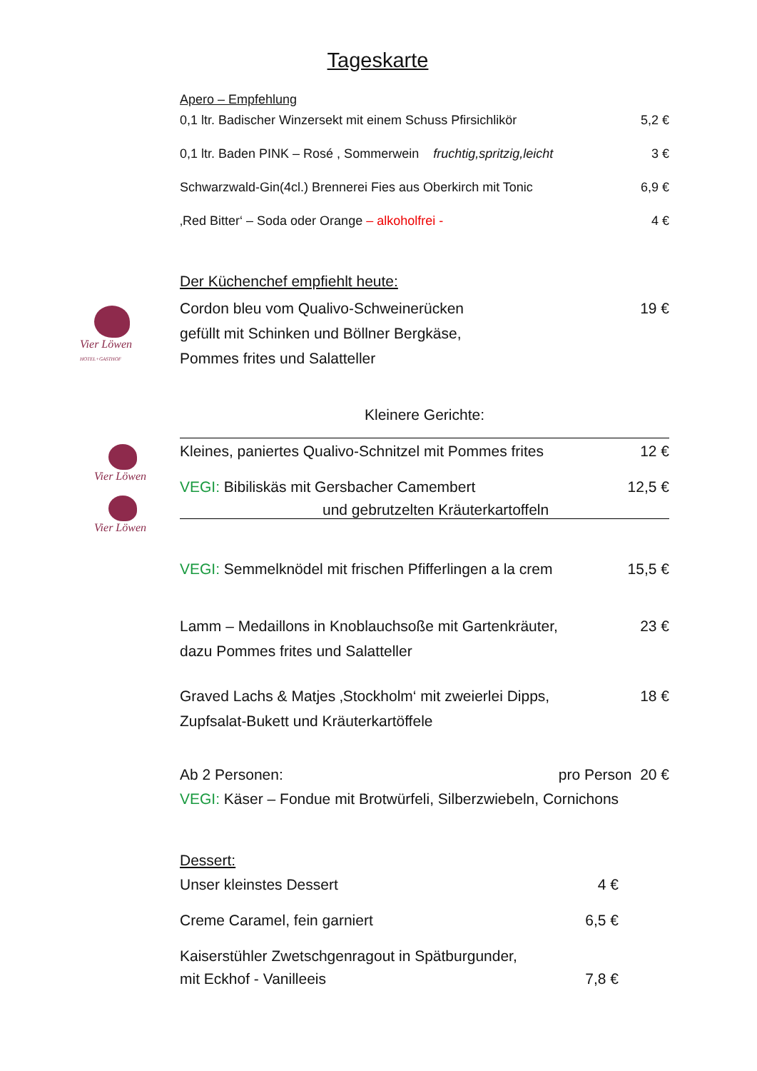Tageskarte
Apero – Empfehlung
0,1 ltr. Badischer Winzersekt mit einem Schuss Pfirsichlikör 5,2 €
0,1 ltr. Baden PINK – Rosé , Sommerwein fruchtig,spritzig,leicht 3 €
Schwarzwald-Gin(4cl.) Brennerei Fies aus Oberkirch mit Tonic 6,9 €
‚Red Bitter‘ – Soda oder Orange – alkoholfrei - 4 €
Vier Löwen
HOTEL+GASTHOF
Der Küchenchef empfiehlt heute:
Cordon bleu vom Qualivo-Schweinerücken
gefüllt mit Schinken und Böllner Bergkäse,
Pommes frites und Salatteller 19 €
Kleinere Gerichte:
Vier Löwen
Vier Löwen
Kleines, paniertes Qualivo-Schnitzel mit Pommes frites 12 €
VEGI: Bibiliskäs mit Gersbacher Camembert 12,5 €
und gebrutzelten Kräuterkartoffeln
VEGI: Semmelknödel mit frischen Pfifferlingen a la crem 15,5 €
Lamm – Medaillons in Knoblauchsoße mit Gartenkräuter,
dazu Pommes frites und Salatteller 23 €
Graved Lachs & Matjes ‚Stockholm‘ mit zweierlei Dipps,
Zupfsalat-Bukett und Kräuterkartöffele 18 €
Ab 2 Personen: pro Person 20 €
VEGI: Käser – Fondue mit Brotwürfeli, Silberzwiebeln, Cornichons
Dessert:
Unser kleinstes Dessert 4 €
Creme Caramel, fein garniert 6,5 €
Kaiserstühler Zwetschgenragout in Spätburgunder,
mit Eckhof - Vanilleeis 7,8 €